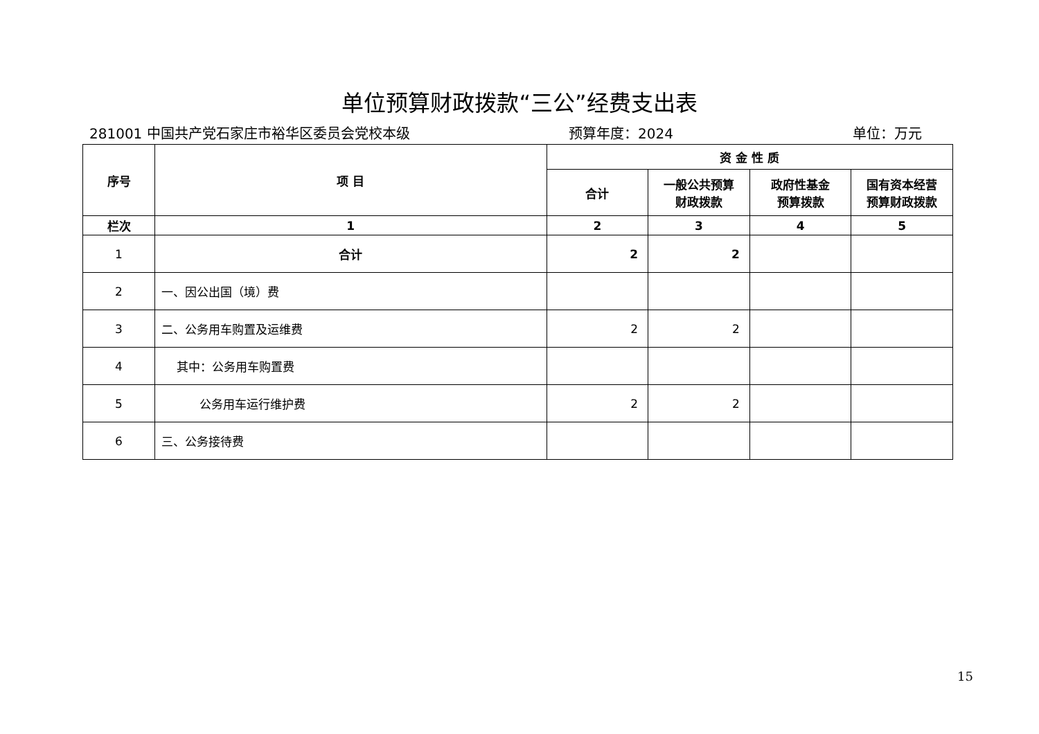单位预算财政拨款“三公”经费支出表
281001 中国共产党石家庄市裕华区委员会党校本级 预算年度：2024 单位：万元
| 序号 | 项 目 | 资 金 性 质 | | | |
| --- | --- | --- | --- | --- | --- |
| | | 合计 | 一般公共预算 财政拨款 | 政府性基金 预算拨款 | 国有资本经营 预算财政拨款 |
| 栏次 | 1 | 2 | 3 | 4 | 5 |
| 1 | 合计 | 2 | 2 | | |
| 2 | 一、因公出国（境）费 | | | | |
| 3 | 二、公务用车购置及运维费 | 2 | 2 | | |
| 4 | 其中：公务用车购置费 | | | | |
| 5 | 公务用车运行维护费 | 2 | 2 | | |
| 6 | 三、公务接待费 | | | | |
15